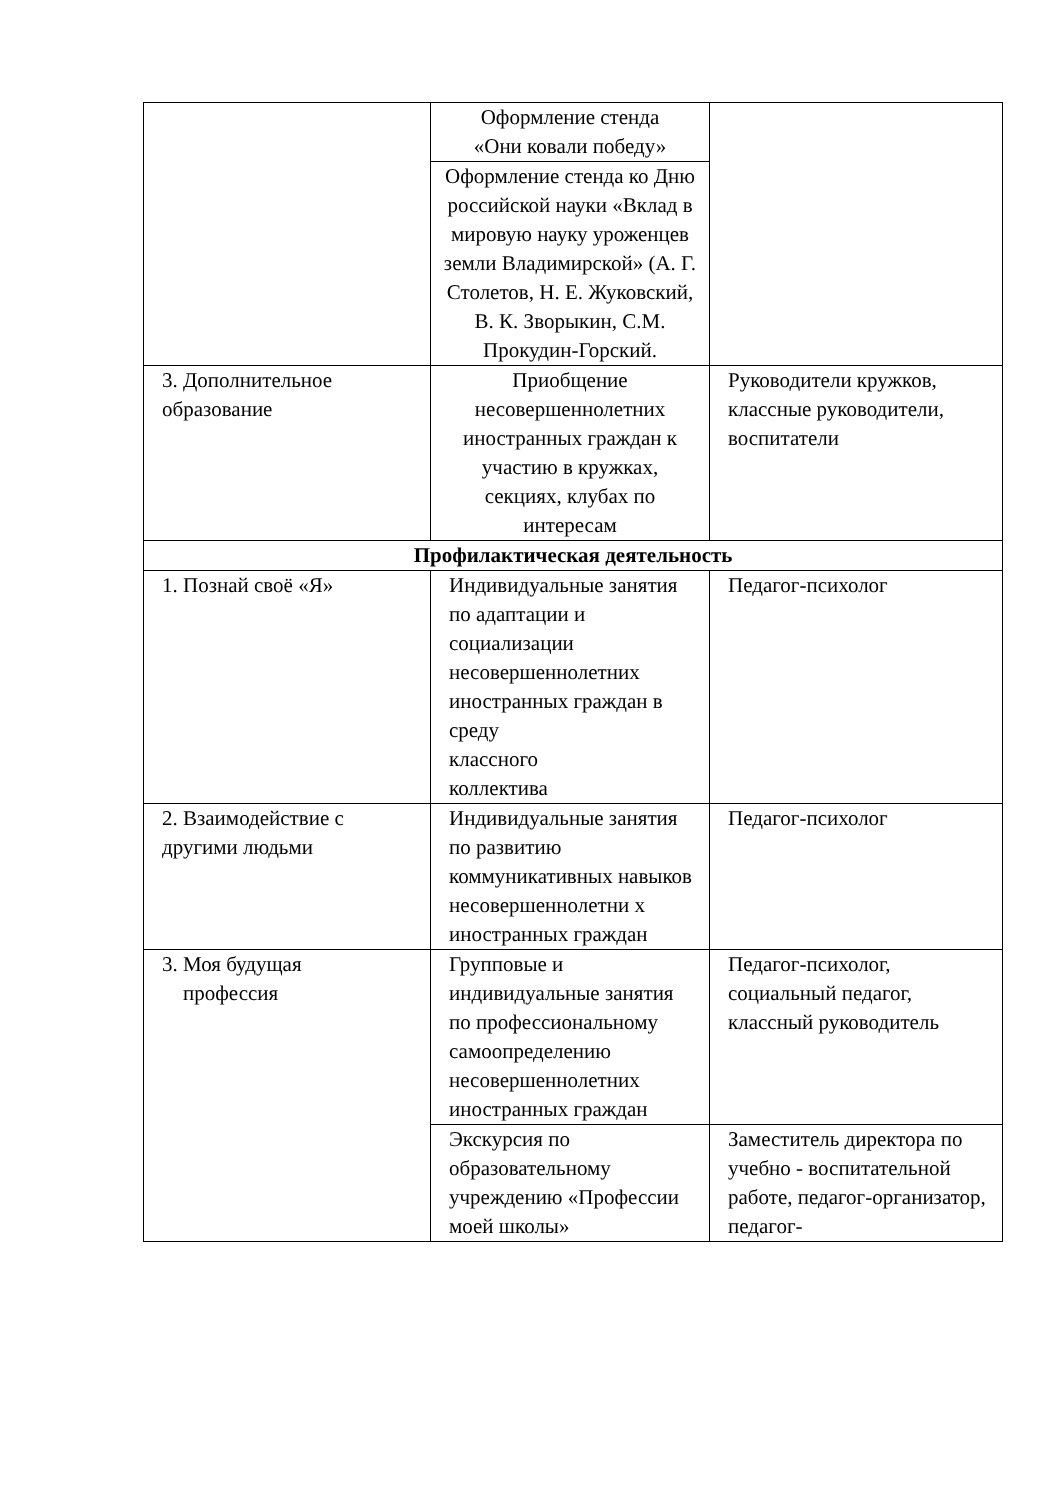| | Оформление стенда «Они ковали победу» | |
| | Оформление стенда ко Дню российской науки «Вклад в мировую науку уроженцев земли Владимирской» (А. Г. Столетов, Н. Е. Жуковский, В. К. Зворыкин, С.М. Прокудин-Горский. | |
| 3. Дополнительное образование | Приобщение несовершеннолетних иностранных граждан к участию в кружках, секциях, клубах по интересам | Руководители кружков, классные руководители, воспитатели |
| Профилактическая деятельность | | |
| 1. Познай своё «Я» | Индивидуальные занятия по адаптации и социализации несовершеннолетних иностранных граждан в среду классного коллектива | Педагог-психолог |
| 2. Взаимодействие с другими людьми | Индивидуальные занятия по развитию коммуникативных навыков несовершеннолетни х иностранных граждан | Педагог-психолог |
| 3. Моя будущая профессия | Групповые и индивидуальные занятия по профессиональному самоопределению несовершеннолетних иностранных граждан | Педагог-психолог, социальный педагог, классный руководитель |
| | Экскурсия по образовательному учреждению «Профессии моей школы» | Заместитель директора по учебно - воспитательной работе, педагог-организатор, педагог- |